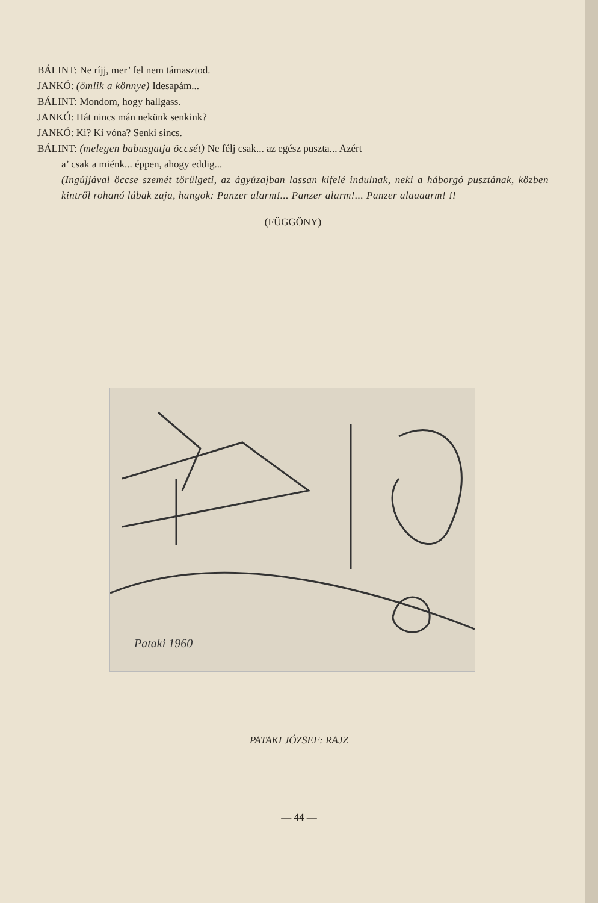BÁLINT: Ne ríjj, mer’ fel nem támasztod.
JANKÓ: (ömlik a könnye) Idesapám...
BÁLINT: Mondom, hogy hallgass.
JANKÓ: Hát nincs mán nekünk senkink?
JANKÓ: Ki? Ki vóna? Senki sincs.
BÁLINT: (melegen babusgatja öccsét) Ne félj csak... az egész puszta... Azért
a’ csak a miénk... éppen, ahogy eddig...
(Ingújjával öccse szemét törülgeti, az ágyúzajban lassan kifelé indulnak, neki a háborgó pusztának, közben kintről rohanó lábak zaja, hangok: Panzer alarm!... Panzer alarm!... Panzer alaaaarm! !!
(FÜGGÖNY)
Pataki 1960
PATAKI JÓZSEF: RAJZ
— 44 —